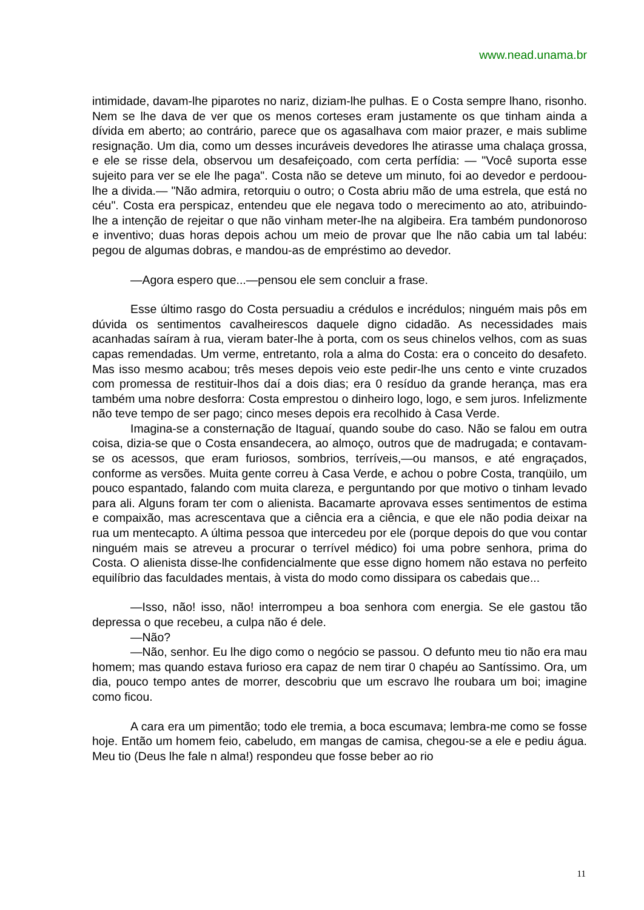www.nead.unama.br
intimidade, davam-lhe piparotes no nariz, diziam-lhe pulhas. E o Costa sempre lhano, risonho. Nem se lhe dava de ver que os menos corteses eram justamente os que tinham ainda a dívida em aberto; ao contrário, parece que os agasalhava com maior prazer, e mais sublime resignação. Um dia, como um desses incuráveis devedores lhe atirasse uma chalaça grossa, e ele se risse dela, observou um desafeiçoado, com certa perfídia: — "Você suporta esse sujeito para ver se ele lhe paga". Costa não se deteve um minuto, foi ao devedor e perdoou-lhe a divida.— "Não admira, retorquiu o outro; o Costa abriu mão de uma estrela, que está no céu". Costa era perspicaz, entendeu que ele negava todo o merecimento ao ato, atribuindo-lhe a intenção de rejeitar o que não vinham meter-lhe na algibeira. Era também pundonoroso e inventivo; duas horas depois achou um meio de provar que lhe não cabia um tal labéu: pegou de algumas dobras, e mandou-as de empréstimo ao devedor.
—Agora espero que...—pensou ele sem concluir a frase.
Esse último rasgo do Costa persuadiu a crédulos e incrédulos; ninguém mais pôs em dúvida os sentimentos cavalheirescos daquele digno cidadão. As necessidades mais acanhadas saíram à rua, vieram bater-lhe à porta, com os seus chinelos velhos, com as suas capas remendadas. Um verme, entretanto, rola a alma do Costa: era o conceito do desafeto. Mas isso mesmo acabou; três meses depois veio este pedir-lhe uns cento e vinte cruzados com promessa de restituir-lhos daí a dois dias; era 0 resíduo da grande herança, mas era também uma nobre desforra: Costa emprestou o dinheiro logo, logo, e sem juros. Infelizmente não teve tempo de ser pago; cinco meses depois era recolhido à Casa Verde.
Imagina-se a consternação de Itaguaí, quando soube do caso. Não se falou em outra coisa, dizia-se que o Costa ensandecera, ao almoço, outros que de madrugada; e contavam-se os acessos, que eram furiosos, sombrios, terríveis,—ou mansos, e até engraçados, conforme as versões. Muita gente correu à Casa Verde, e achou o pobre Costa, tranqüilo, um pouco espantado, falando com muita clareza, e perguntando por que motivo o tinham levado para ali. Alguns foram ter com o alienista. Bacamarte aprovava esses sentimentos de estima e compaixão, mas acrescentava que a ciência era a ciência, e que ele não podia deixar na rua um mentecapto. A última pessoa que intercedeu por ele (porque depois do que vou contar ninguém mais se atreveu a procurar o terrível médico) foi uma pobre senhora, prima do Costa. O alienista disse-lhe confidencialmente que esse digno homem não estava no perfeito equilíbrio das faculdades mentais, à vista do modo como dissipara os cabedais que...
—Isso, não! isso, não! interrompeu a boa senhora com energia. Se ele gastou tão depressa o que recebeu, a culpa não é dele.
—Não?
—Não, senhor. Eu lhe digo como o negócio se passou. O defunto meu tio não era mau homem; mas quando estava furioso era capaz de nem tirar 0 chapéu ao Santíssimo. Ora, um dia, pouco tempo antes de morrer, descobriu que um escravo lhe roubara um boi; imagine como ficou.
A cara era um pimentão; todo ele tremia, a boca escumava; lembra-me como se fosse hoje. Então um homem feio, cabeludo, em mangas de camisa, chegou-se a ele e pediu água. Meu tio (Deus lhe fale n alma!) respondeu que fosse beber ao rio
11